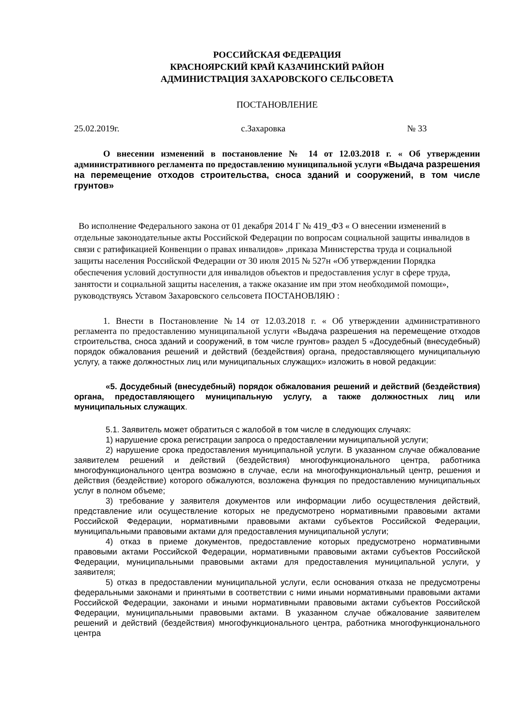РОССИЙСКАЯ ФЕДЕРАЦИЯ
КРАСНОЯРСКИЙ КРАЙ КАЗАЧИНСКИЙ РАЙОН
АДМИНИСТРАЦИЯ ЗАХАРОВСКОГО СЕЛЬСОВЕТА
ПОСТАНОВЛЕНИЕ
25.02.2019г. с.Захаровка № 33
О внесении изменений в постановление № 14 от 12.03.2018 г. « Об утверждении административного регламента по предоставлению муниципальной услуги «Выдача разрешения на перемещение отходов строительства, сноса зданий и сооружений, в том числе грунтов»
Во исполнение Федерального закона от 01 декабря 2014 Г № 419_ФЗ « О внесении изменений в отдельные законодательные акты Российской Федерации по вопросам социальной защиты инвалидов в связи с ратификацией Конвенции о правах инвалидов» ,приказа Министерства труда и социальной защиты населения Российской Федерации от 30 июля 2015 № 527н «Об утверждении Порядка обеспечения условий доступности для инвалидов объектов и предоставления услуг в сфере труда, занятости и социальной защиты населения, а также оказание им при этом необходимой помощи», руководствуясь Уставом Захаровского сельсовета ПОСТАНОВЛЯЮ :
1. Внести в Постановление №14 от 12.03.2018 г. « Об утверждении административного регламента по предоставлению муниципальной услуги «Выдача разрешения на перемещение отходов строительства, сноса зданий и сооружений, в том числе грунтов» раздел 5 «Досудебный (внесудебный) порядок обжалования решений и действий (бездействия) органа, предоставляющего муниципальную услугу, а также должностных лиц или муниципальных служащих» изложить в новой редакции:
«5. Досудебный (внесудебный) порядок обжалования решений и действий (бездействия) органа, предоставляющего муниципальную услугу, а также должностных лиц или муниципальных служащих.
5.1. Заявитель может обратиться с жалобой в том числе в следующих случаях:
1) нарушение срока регистрации запроса о предоставлении муниципальной услуги;
2) нарушение срока предоставления муниципальной услуги. В указанном случае обжалование заявителем решений и действий (бездействия) многофункционального центра, работника многофункционального центра возможно в случае, если на многофункциональный центр, решения и действия (бездействие) которого обжалуются, возложена функция по предоставлению муниципальных услуг в полном объеме;
3) требование у заявителя документов или информации либо осуществления действий, представление или осуществление которых не предусмотрено нормативными правовыми актами Российской Федерации, нормативными правовыми актами субъектов Российской Федерации, муниципальными правовыми актами для предоставления муниципальной услуги;
4) отказ в приеме документов, предоставление которых предусмотрено нормативными правовыми актами Российской Федерации, нормативными правовыми актами субъектов Российской Федерации, муниципальными правовыми актами для предоставления муниципальной услуги, у заявителя;
5) отказ в предоставлении муниципальной услуги, если основания отказа не предусмотрены федеральными законами и принятыми в соответствии с ними иными нормативными правовыми актами Российской Федерации, законами и иными нормативными правовыми актами субъектов Российской Федерации, муниципальными правовыми актами. В указанном случае обжалование заявителем решений и действий (бездействия) многофункционального центра, работника многофункционального центра